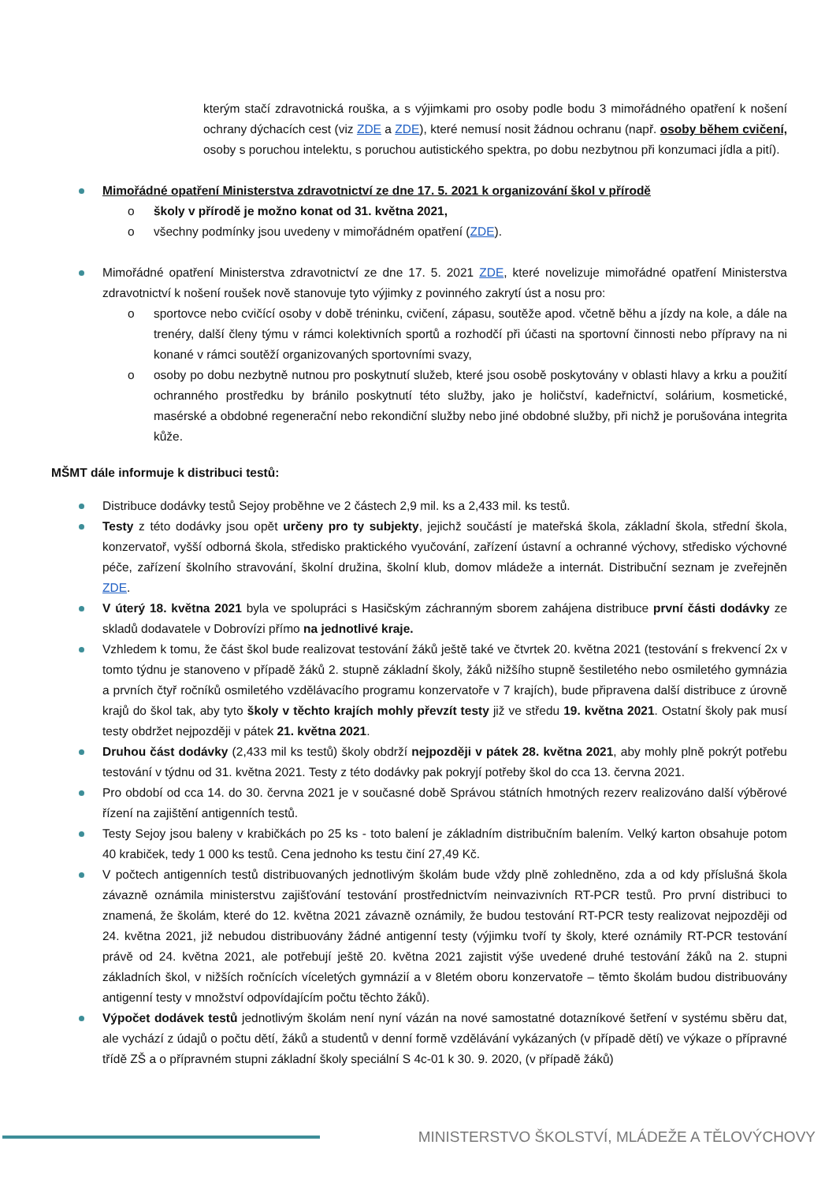kterým stačí zdravotnická rouška, a s výjimkami pro osoby podle bodu 3 mimořádného opatření k nošení ochrany dýchacích cest (viz ZDE a ZDE), které nemusí nosit žádnou ochranu (např. osoby během cvičení, osoby s poruchou intelektu, s poruchou autistického spektra, po dobu nezbytnou při konzumaci jídla a pití).
Mimořádné opatření Ministerstva zdravotnictví ze dne 17. 5. 2021 k organizování škol v přírodě
o školy v přírodě je možno konat od 31. května 2021,
o všechny podmínky jsou uvedeny v mimořádném opatření (ZDE).
Mimořádné opatření Ministerstva zdravotnictví ze dne 17. 5. 2021 ZDE, které novelizuje mimořádné opatření Ministerstva zdravotnictví k nošení roušek nově stanovuje tyto výjimky z povinného zakrytí úst a nosu pro:
o sportovce nebo cvičící osoby v době tréninku, cvičení, zápasu, soutěže apod. včetně běhu a jízdy na kole, a dále na trenéry, další členy týmu v rámci kolektivních sportů a rozhodčí při účasti na sportovní činnosti nebo přípravy na ni konané v rámci soutěží organizovaných sportovními svazy,
o osoby po dobu nezbytně nutnou pro poskytnutí služeb, které jsou osobě poskytovány v oblasti hlavy a krku a použití ochranného prostředku by bránilo poskytnutí této služby, jako je holičství, kadeřnictví, solárium, kosmetické, masérské a obdobné regenerační nebo rekondiční služby nebo jiné obdobné služby, při nichž je porušována integrita kůže.
MŠMT dále informuje k distribuci testů:
Distribuce dodávky testů Sejoy proběhne ve 2 částech 2,9 mil. ks a 2,433 mil. ks testů.
Testy z této dodávky jsou opět určeny pro ty subjekty, jejichž součástí je mateřská škola, základní škola, střední škola, konzervatoř, vyšší odborná škola, středisko praktického vyučování, zařízení ústavní a ochranné výchovy, středisko výchovné péče, zařízení školního stravování, školní družina, školní klub, domov mládeže a internát. Distribuční seznam je zveřejněn ZDE.
V úterý 18. května 2021 byla ve spolupráci s Hasičským záchranným sborem zahájena distribuce první části dodávky ze skladů dodavatele v Dobrovízi přímo na jednotlivé kraje.
Vzhledem k tomu, že část škol bude realizovat testování žáků ještě také ve čtvrtek 20. května 2021 (testování s frekvencí 2x v tomto týdnu je stanoveno v případě žáků 2. stupně základní školy, žáků nižšího stupně šestiletého nebo osmiletého gymnázia a prvních čtyř ročníků osmiletého vzdělávacího programu konzervatoře v 7 krajích), bude připravena další distribuce z úrovně krajů do škol tak, aby tyto školy v těchto krajích mohly převzít testy již ve středu 19. května 2021. Ostatní školy pak musí testy obdržet nejpozději v pátek 21. května 2021.
Druhou část dodávky (2,433 mil ks testů) školy obdrží nejpozději v pátek 28. května 2021, aby mohly plně pokrýt potřebu testování v týdnu od 31. května 2021. Testy z této dodávky pak pokryjí potřeby škol do cca 13. června 2021.
Pro období od cca 14. do 30. června 2021 je v současné době Správou státních hmotných rezerv realizováno další výběrové řízení na zajištění antigenních testů.
Testy Sejoy jsou baleny v krabičkách po 25 ks - toto balení je základním distribučním balením. Velký karton obsahuje potom 40 krabiček, tedy 1 000 ks testů. Cena jednoho ks testu činí 27,49 Kč.
V počtech antigenních testů distribuovaných jednotlivým školám bude vždy plně zohledněno, zda a od kdy příslušná škola závazně oznámila ministerstvu zajišťování testování prostřednictvím neinvazivních RT-PCR testů. Pro první distribuci to znamená, že školám, které do 12. května 2021 závazně oznámily, že budou testování RT-PCR testy realizovat nejpozději od 24. května 2021, již nebudou distribuovány žádné antigenní testy (výjimku tvoří ty školy, které oznámily RT-PCR testování právě od 24. května 2021, ale potřebují ještě 20. května 2021 zajistit výše uvedené druhé testování žáků na 2. stupni základních škol, v nižších ročnících víceletých gymnázií a v 8letém oboru konzervatoře – těmto školám budou distribuovány antigenní testy v množství odpovídajícím počtu těchto žáků).
Výpočet dodávek testů jednotlivým školám není nyní vázán na nové samostatné dotazníkové šetření v systému sběru dat, ale vychází z údajů o počtu dětí, žáků a studentů v denní formě vzdělávání vykázaných (v případě dětí) ve výkaze o přípravné třídě ZŠ a o přípravném stupni základní školy speciální S 4c-01 k 30. 9. 2020, (v případě žáků)
MINISTERSTVO ŠKOLSTVÍ, MLÁDEŽE A TĚLOVÝCHOVY